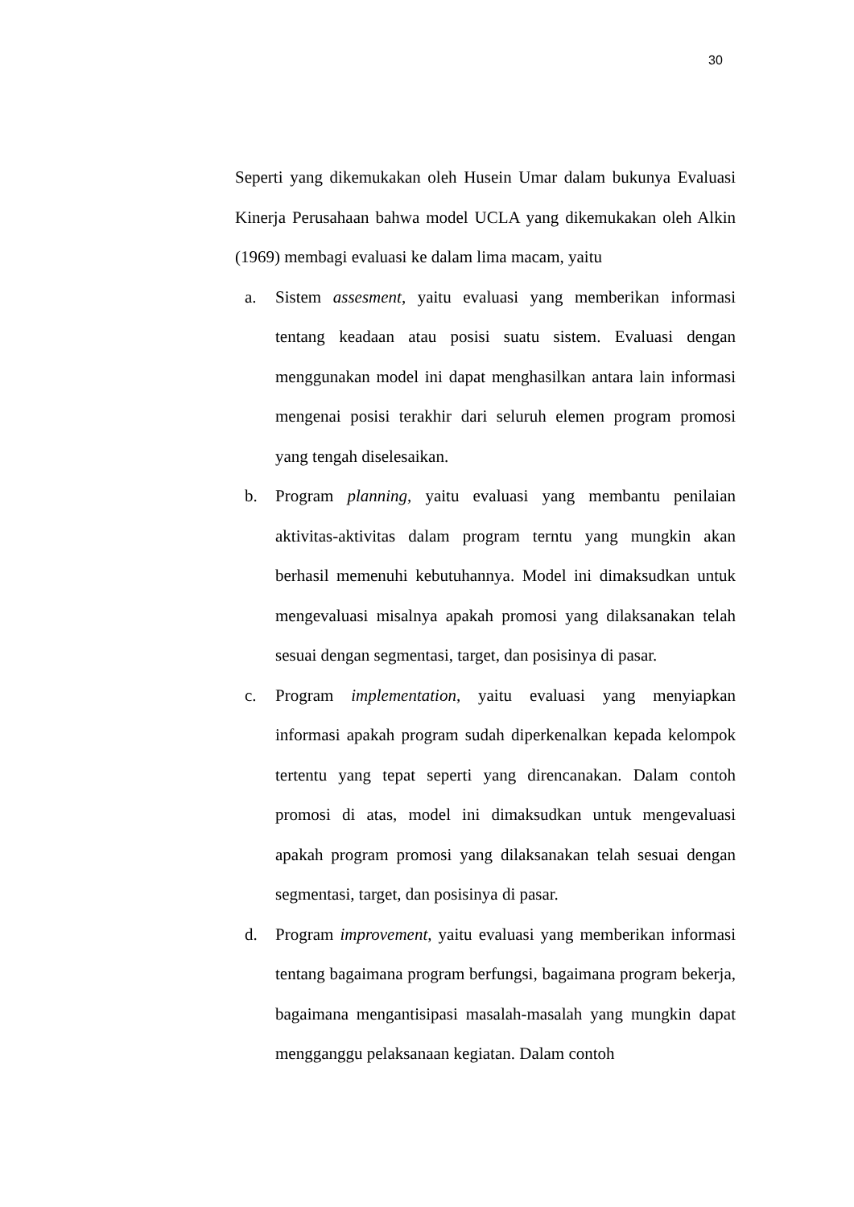30
Seperti yang dikemukakan oleh Husein Umar dalam bukunya Evaluasi Kinerja Perusahaan bahwa model UCLA yang dikemukakan oleh Alkin (1969) membagi evaluasi ke dalam lima macam, yaitu
a. Sistem assesment, yaitu evaluasi yang memberikan informasi tentang keadaan atau posisi suatu sistem. Evaluasi dengan menggunakan model ini dapat menghasilkan antara lain informasi mengenai posisi terakhir dari seluruh elemen program promosi yang tengah diselesaikan.
b. Program planning, yaitu evaluasi yang membantu penilaian aktivitas-aktivitas dalam program terntu yang mungkin akan berhasil memenuhi kebutuhannya. Model ini dimaksudkan untuk mengevaluasi misalnya apakah promosi yang dilaksanakan telah sesuai dengan segmentasi, target, dan posisinya di pasar.
c. Program implementation, yaitu evaluasi yang menyiapkan informasi apakah program sudah diperkenalkan kepada kelompok tertentu yang tepat seperti yang direncanakan. Dalam contoh promosi di atas, model ini dimaksudkan untuk mengevaluasi apakah program promosi yang dilaksanakan telah sesuai dengan segmentasi, target, dan posisinya di pasar.
d. Program improvement, yaitu evaluasi yang memberikan informasi tentang bagaimana program berfungsi, bagaimana program bekerja, bagaimana mengantisipasi masalah-masalah yang mungkin dapat mengganggu pelaksanaan kegiatan. Dalam contoh